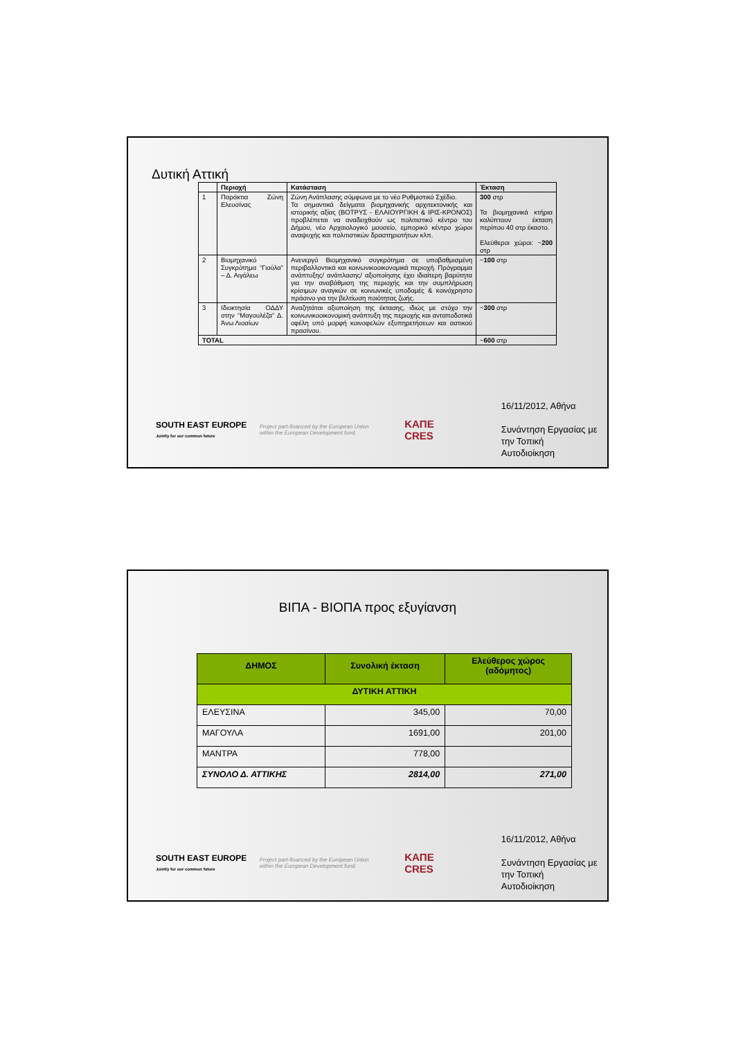Δυτική Αττική
| | Περιοχή | Κατάσταση | Έκταση |
| --- | --- | --- | --- |
| 1 | Παράκτια Ζώνη Ελευσίνας | Ζώνη Ανάπλασης σύμφωνα με το νέο Ρυθμιστικό Σχέδιο. Τα σημαντικά δείγματα βιομηχανικής αρχιτεκτονικής και ιστορικής αξίας (ΒΟΤΡΥΣ - ΕΛΑΙΟΥΡΓΙΚΗ & ΙΡΙΣ-ΚΡΟΝΟΣ) προβλέπεται να αναδειχθούν ως πολιτιστικό κέντρο του Δήμου, νέο Αρχαιολογικό μουσείο, εμπορικό κέντρο χώροι αναψυχής και πολιτιστικών δραστηριοτήτων κλπ. | 300 στρ Τα βιομηχανικά κτήρια καλύπτουν έκταση περίπου 40 στρ έκαστο. Ελεύθεροι χώροι: ~ 200 στρ |
| 2 | Βιομηχανικό Συγκρότημα “Γιούλα” – Δ. Αιγάλεω | Ανενεργό Βιομηχανικό συγκρότημα σε υποβαθμισμένη περιβαλλοντικά και κοινωνικοοικονομικά περιοχή. Πρόγραμμα ανάπτυξης/ ανάπλασης/ αξιοποίησης έχει ιδιαίτερη βαρύτητα για την αναβάθμιση της περιοχής και την συμπλήρωση κρίσιμων αναγκών σε κοινωνικές υποδομές & κοινόχρηστο πράσινο για την βελτίωση ποιότητας ζωής. | ~ 100 στρ |
| 3 | Ιδιοκτησία ΟΔΔΥ στην “Μαγουλέζα” Δ. Άνω Λιοσίων | Αναζητάται αξιοποίηση της έκτασης, ιδιώς με στόχο την κοινωνικοοικονομική ανάπτυξη της περιοχής και ανταποδοτικά οφέλη υπό μορφή κοινοφελών εξυπηρετήσεων και αστικού πρασίνου. | ~ 300 στρ |
| TOTAL | | | ~ 600 στρ |
SOUTH EAST EUROPE
Jointly for our common future
Project part-financed by the European Union within the European Development fund.
ΚΑΠΕ
CRES
16/11/2012, Αθήνα
Συνάντηση Εργασίας με
την Τοπική Αυτοδιοίκηση
ΒΙΠΑ - ΒΙΟΠΑ προς εξυγίανση
| ΔΗΜΟΣ | Συνολική έκταση | Ελεύθερος χώρος (αδόμητος) |
| --- | --- | --- |
| ΔΥΤΙΚΗ ΑΤΤΙΚΗ | | |
| ΕΛΕΥΣΙΝΑ | 345,00 | 70,00 |
| ΜΑΓΟΥΛΑ | 1691,00 | 201,00 |
| ΜΑΝΤΡΑ | 778,00 | |
| ΣΥΝΟΛΟ Δ. ΑΤΤΙΚΗΣ | 2814,00 | 271,00 |
SOUTH EAST EUROPE
Jointly for our common future
Project part-financed by the European Union within the European Development fund.
ΚΑΠΕ
CRES
16/11/2012, Αθήνα
Συνάντηση Εργασίας με
την Τοπική Αυτοδιοίκηση